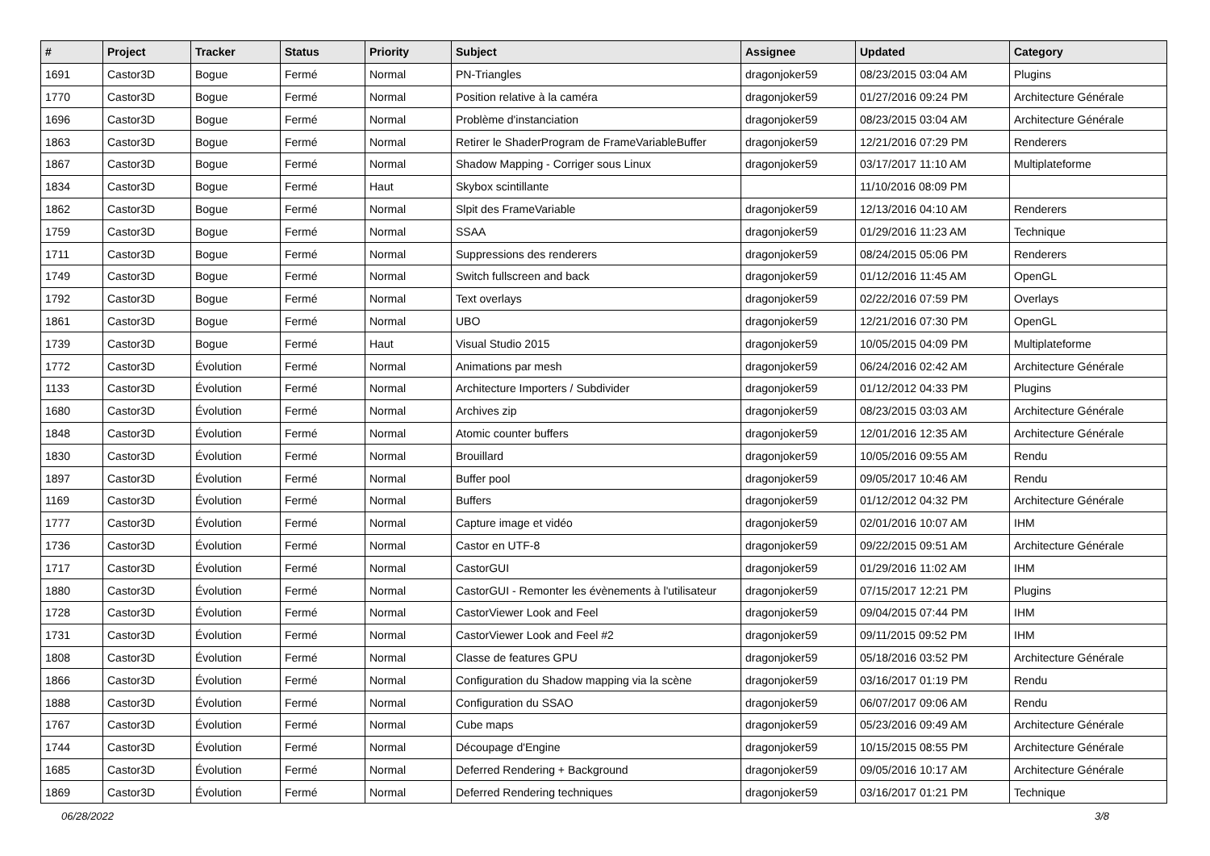| # | Project | Tracker | Status | Priority | Subject | Assignee | Updated | Category |
| --- | --- | --- | --- | --- | --- | --- | --- | --- |
| 1691 | Castor3D | Bogue | Fermé | Normal | PN-Triangles | dragonjoker59 | 08/23/2015 03:04 AM | Plugins |
| 1770 | Castor3D | Bogue | Fermé | Normal | Position relative à la caméra | dragonjoker59 | 01/27/2016 09:24 PM | Architecture Générale |
| 1696 | Castor3D | Bogue | Fermé | Normal | Problème d'instanciation | dragonjoker59 | 08/23/2015 03:04 AM | Architecture Générale |
| 1863 | Castor3D | Bogue | Fermé | Normal | Retirer le ShaderProgram de FrameVariableBuffer | dragonjoker59 | 12/21/2016 07:29 PM | Renderers |
| 1867 | Castor3D | Bogue | Fermé | Normal | Shadow Mapping - Corriger sous Linux | dragonjoker59 | 03/17/2017 11:10 AM | Multiplateforme |
| 1834 | Castor3D | Bogue | Fermé | Haut | Skybox scintillante | | 11/10/2016 08:09 PM | |
| 1862 | Castor3D | Bogue | Fermé | Normal | Slpit des FrameVariable | dragonjoker59 | 12/13/2016 04:10 AM | Renderers |
| 1759 | Castor3D | Bogue | Fermé | Normal | SSAA | dragonjoker59 | 01/29/2016 11:23 AM | Technique |
| 1711 | Castor3D | Bogue | Fermé | Normal | Suppressions des renderers | dragonjoker59 | 08/24/2015 05:06 PM | Renderers |
| 1749 | Castor3D | Bogue | Fermé | Normal | Switch fullscreen and back | dragonjoker59 | 01/12/2016 11:45 AM | OpenGL |
| 1792 | Castor3D | Bogue | Fermé | Normal | Text overlays | dragonjoker59 | 02/22/2016 07:59 PM | Overlays |
| 1861 | Castor3D | Bogue | Fermé | Normal | UBO | dragonjoker59 | 12/21/2016 07:30 PM | OpenGL |
| 1739 | Castor3D | Bogue | Fermé | Haut | Visual Studio 2015 | dragonjoker59 | 10/05/2015 04:09 PM | Multiplateforme |
| 1772 | Castor3D | Évolution | Fermé | Normal | Animations par mesh | dragonjoker59 | 06/24/2016 02:42 AM | Architecture Générale |
| 1133 | Castor3D | Évolution | Fermé | Normal | Architecture Importers / Subdivider | dragonjoker59 | 01/12/2012 04:33 PM | Plugins |
| 1680 | Castor3D | Évolution | Fermé | Normal | Archives zip | dragonjoker59 | 08/23/2015 03:03 AM | Architecture Générale |
| 1848 | Castor3D | Évolution | Fermé | Normal | Atomic counter buffers | dragonjoker59 | 12/01/2016 12:35 AM | Architecture Générale |
| 1830 | Castor3D | Évolution | Fermé | Normal | Brouillard | dragonjoker59 | 10/05/2016 09:55 AM | Rendu |
| 1897 | Castor3D | Évolution | Fermé | Normal | Buffer pool | dragonjoker59 | 09/05/2017 10:46 AM | Rendu |
| 1169 | Castor3D | Évolution | Fermé | Normal | Buffers | dragonjoker59 | 01/12/2012 04:32 PM | Architecture Générale |
| 1777 | Castor3D | Évolution | Fermé | Normal | Capture image et vidéo | dragonjoker59 | 02/01/2016 10:07 AM | IHM |
| 1736 | Castor3D | Évolution | Fermé | Normal | Castor en UTF-8 | dragonjoker59 | 09/22/2015 09:51 AM | Architecture Générale |
| 1717 | Castor3D | Évolution | Fermé | Normal | CastorGUI | dragonjoker59 | 01/29/2016 11:02 AM | IHM |
| 1880 | Castor3D | Évolution | Fermé | Normal | CastorGUI - Remonter les évènements à l'utilisateur | dragonjoker59 | 07/15/2017 12:21 PM | Plugins |
| 1728 | Castor3D | Évolution | Fermé | Normal | CastorViewer Look and Feel | dragonjoker59 | 09/04/2015 07:44 PM | IHM |
| 1731 | Castor3D | Évolution | Fermé | Normal | CastorViewer Look and Feel #2 | dragonjoker59 | 09/11/2015 09:52 PM | IHM |
| 1808 | Castor3D | Évolution | Fermé | Normal | Classe de features GPU | dragonjoker59 | 05/18/2016 03:52 PM | Architecture Générale |
| 1866 | Castor3D | Évolution | Fermé | Normal | Configuration du Shadow mapping via la scène | dragonjoker59 | 03/16/2017 01:19 PM | Rendu |
| 1888 | Castor3D | Évolution | Fermé | Normal | Configuration du SSAO | dragonjoker59 | 06/07/2017 09:06 AM | Rendu |
| 1767 | Castor3D | Évolution | Fermé | Normal | Cube maps | dragonjoker59 | 05/23/2016 09:49 AM | Architecture Générale |
| 1744 | Castor3D | Évolution | Fermé | Normal | Découpage d'Engine | dragonjoker59 | 10/15/2015 08:55 PM | Architecture Générale |
| 1685 | Castor3D | Évolution | Fermé | Normal | Deferred Rendering + Background | dragonjoker59 | 09/05/2016 10:17 AM | Architecture Générale |
| 1869 | Castor3D | Évolution | Fermé | Normal | Deferred Rendering techniques | dragonjoker59 | 03/16/2017 01:21 PM | Technique |
06/28/2022 3/8